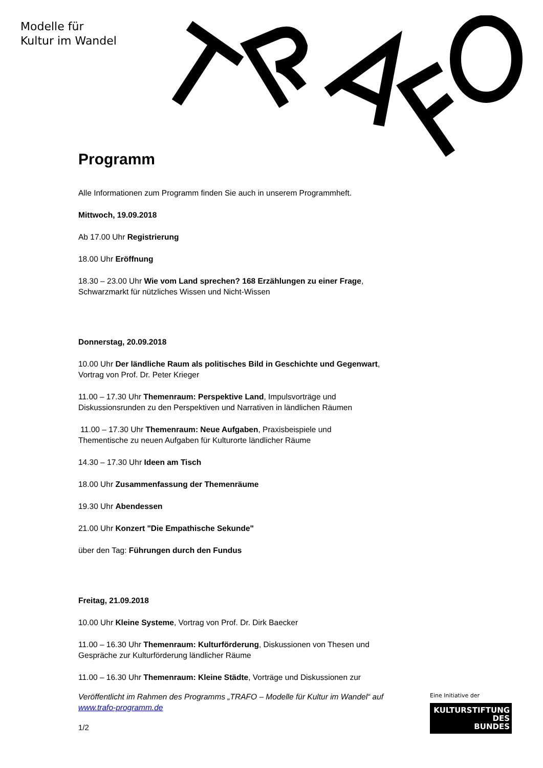Modelle für
Kultur im Wandel
Programm
Alle Informationen zum Programm finden Sie auch in unserem Programmheft.
Mittwoch, 19.09.2018
Ab 17.00 Uhr Registrierung
18.00 Uhr Eröffnung
18.30 – 23.00 Uhr Wie vom Land sprechen? 168 Erzählungen zu einer Frage,
Schwarzmarkt für nützliches Wissen und Nicht-Wissen
Donnerstag, 20.09.2018
10.00 Uhr Der ländliche Raum als politisches Bild in Geschichte und Gegenwart,
Vortrag von Prof. Dr. Peter Krieger
11.00 – 17.30 Uhr Themenraum: Perspektive Land, Impulsvorträge und
Diskussionsrunden zu den Perspektiven und Narrativen in ländlichen Räumen
11.00 – 17.30 Uhr Themenraum: Neue Aufgaben, Praxisbeispiele und
Thementische zu neuen Aufgaben für Kulturorte ländlicher Räume
14.30 – 17.30 Uhr Ideen am Tisch
18.00 Uhr Zusammenfassung der Themenräume
19.30 Uhr Abendessen
21.00 Uhr Konzert "Die Empathische Sekunde"
über den Tag: Führungen durch den Fundus
Freitag, 21.09.2018
10.00 Uhr Kleine Systeme, Vortrag von Prof. Dr. Dirk Baecker
11.00 – 16.30 Uhr Themenraum: Kulturförderung, Diskussionen von Thesen und
Gespräche zur Kulturförderung ländlicher Räume
11.00 – 16.30 Uhr Themenraum: Kleine Städte, Vorträge und Diskussionen zur
Veröffentlicht im Rahmen des Programms „TRAFO – Modelle für Kultur im Wandel“ auf www.trafo-programm.de
1/2
Eine Initiative der
KULTURSTIFTUNG
DES
BUNDES